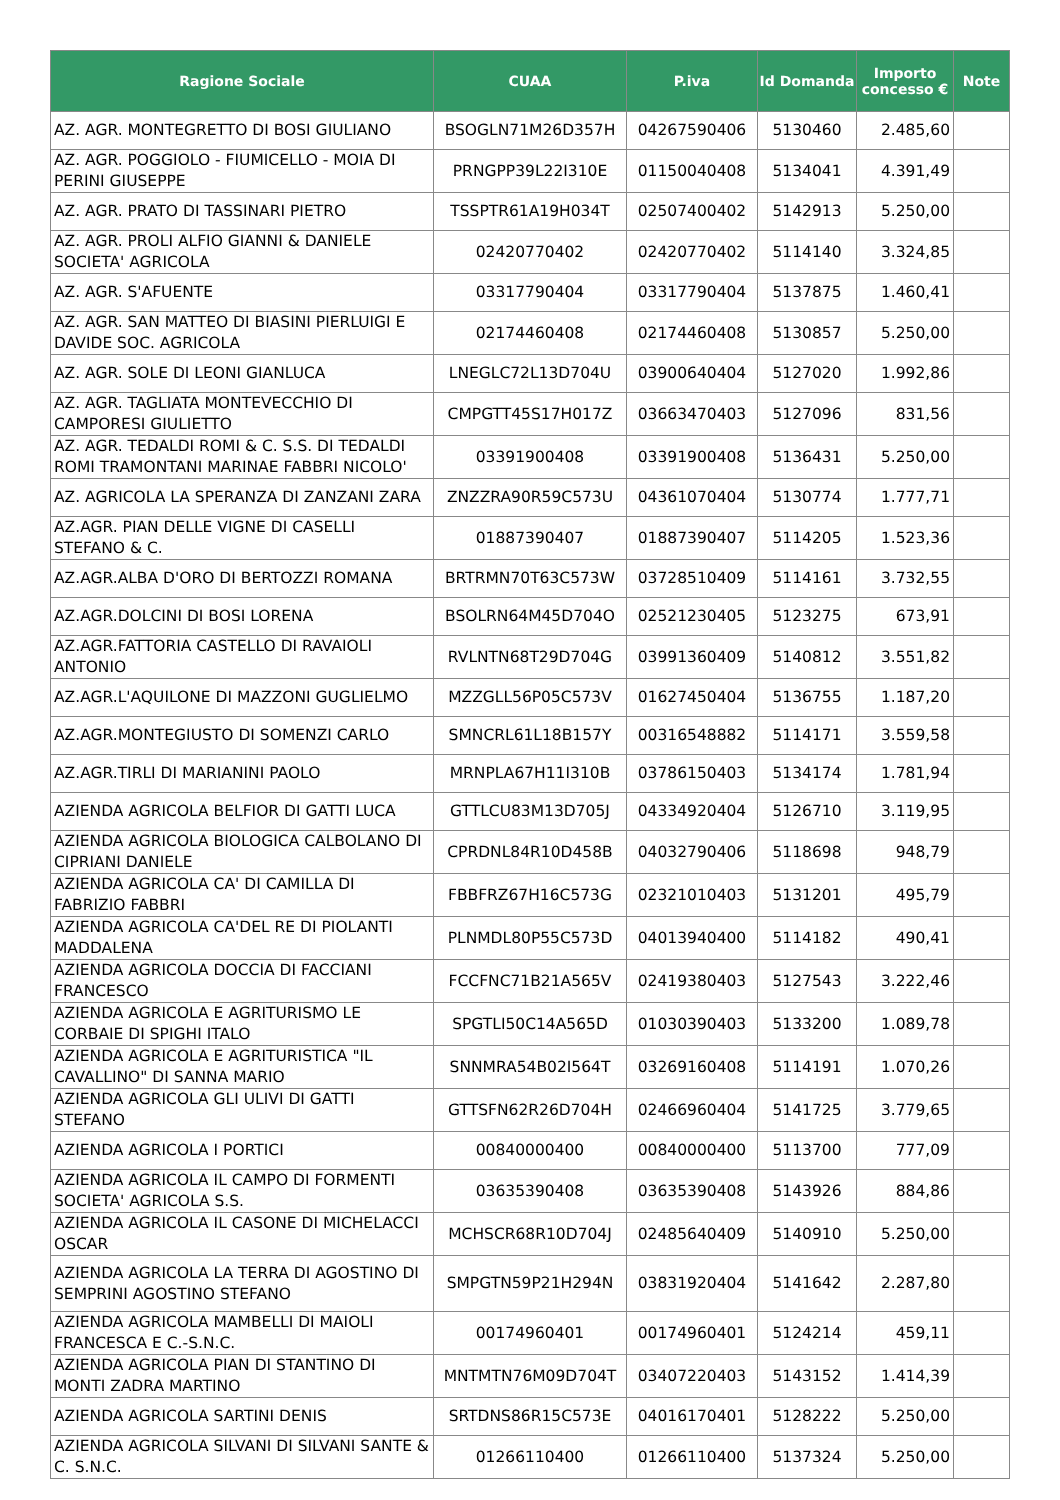| Ragione Sociale | CUAA | P.iva | Id Domanda | Importo concesso € | Note |
| --- | --- | --- | --- | --- | --- |
| AZ. AGR. MONTEGRETTO DI BOSI GIULIANO | BSOGLN71M26D357H | 04267590406 | 5130460 | 2.485,60 | |
| AZ. AGR. POGGIOLO - FIUMICELLO - MOIA DI PERINI GIUSEPPE | PRNGPP39L22I310E | 01150040408 | 5134041 | 4.391,49 | |
| AZ. AGR. PRATO DI TASSINARI PIETRO | TSSPTR61A19H034T | 02507400402 | 5142913 | 5.250,00 | |
| AZ. AGR. PROLI ALFIO GIANNI & DANIELE SOCIETA' AGRICOLA | 02420770402 | 02420770402 | 5114140 | 3.324,85 | |
| AZ. AGR. S'AFUENTE | 03317790404 | 03317790404 | 5137875 | 1.460,41 | |
| AZ. AGR. SAN MATTEO DI BIASINI PIERLUIGI E DAVIDE SOC. AGRICOLA | 02174460408 | 02174460408 | 5130857 | 5.250,00 | |
| AZ. AGR. SOLE DI LEONI GIANLUCA | LNEGLC72L13D704U | 03900640404 | 5127020 | 1.992,86 | |
| AZ. AGR. TAGLIATA MONTEVECCHIO DI CAMPORESI GIULIETTO | CMPGTT45S17H017Z | 03663470403 | 5127096 | 831,56 | |
| AZ. AGR. TEDALDI ROMI & C. S.S. DI TEDALDI ROMI TRAMONTANI MARINAE FABBRI NICOLO' | 03391900408 | 03391900408 | 5136431 | 5.250,00 | |
| AZ. AGRICOLA LA SPERANZA DI ZANZANI ZARA | ZNZZRA90R59C573U | 04361070404 | 5130774 | 1.777,71 | |
| AZ.AGR. PIAN DELLE VIGNE DI CASELLI STEFANO & C. | 01887390407 | 01887390407 | 5114205 | 1.523,36 | |
| AZ.AGR.ALBA D'ORO DI BERTOZZI ROMANA | BRTRMN70T63C573W | 03728510409 | 5114161 | 3.732,55 | |
| AZ.AGR.DOLCINI DI BOSI LORENA | BSOLRN64M45D704O | 02521230405 | 5123275 | 673,91 | |
| AZ.AGR.FATTORIA CASTELLO DI RAVAIOLI ANTONIO | RVLNTN68T29D704G | 03991360409 | 5140812 | 3.551,82 | |
| AZ.AGR.L'AQUILONE DI MAZZONI GUGLIELMO | MZZGLL56P05C573V | 01627450404 | 5136755 | 1.187,20 | |
| AZ.AGR.MONTEGIUSTO DI SOMENZI CARLO | SMNCRL61L18B157Y | 00316548882 | 5114171 | 3.559,58 | |
| AZ.AGR.TIRLI DI MARIANINI PAOLO | MRNPLA67H11I310B | 03786150403 | 5134174 | 1.781,94 | |
| AZIENDA AGRICOLA BELFIOR DI GATTI LUCA | GTTLCU83M13D705J | 04334920404 | 5126710 | 3.119,95 | |
| AZIENDA AGRICOLA BIOLOGICA CALBOLANO DI CIPRIANI DANIELE | CPRDNL84R10D458B | 04032790406 | 5118698 | 948,79 | |
| AZIENDA AGRICOLA CA' DI CAMILLA DI FABRIZIO FABBRI | FBBFRZ67H16C573G | 02321010403 | 5131201 | 495,79 | |
| AZIENDA AGRICOLA CA'DEL RE DI PIOLANTI MADDALENA | PLNMDL80P55C573D | 04013940400 | 5114182 | 490,41 | |
| AZIENDA AGRICOLA DOCCIA DI FACCIANI FRANCESCO | FCCFNC71B21A565V | 02419380403 | 5127543 | 3.222,46 | |
| AZIENDA AGRICOLA E AGRITURISMO LE CORBAIE DI SPIGHI ITALO | SPGTLI50C14A565D | 01030390403 | 5133200 | 1.089,78 | |
| AZIENDA AGRICOLA E AGRITURISTICA "IL CAVALLINO" DI SANNA MARIO | SNNMRA54B02I564T | 03269160408 | 5114191 | 1.070,26 | |
| AZIENDA AGRICOLA GLI ULIVI DI GATTI STEFANO | GTTSFN62R26D704H | 02466960404 | 5141725 | 3.779,65 | |
| AZIENDA AGRICOLA I PORTICI | 00840000400 | 00840000400 | 5113700 | 777,09 | |
| AZIENDA AGRICOLA IL CAMPO DI FORMENTI SOCIETA' AGRICOLA S.S. | 03635390408 | 03635390408 | 5143926 | 884,86 | |
| AZIENDA AGRICOLA IL CASONE DI MICHELACCI OSCAR | MCHSCR68R10D704J | 02485640409 | 5140910 | 5.250,00 | |
| AZIENDA AGRICOLA LA TERRA DI AGOSTINO DI SEMPRINI AGOSTINO STEFANO | SMPGTN59P21H294N | 03831920404 | 5141642 | 2.287,80 | |
| AZIENDA AGRICOLA MAMBELLI DI MAIOLI FRANCESCA E C.-S.N.C. | 00174960401 | 00174960401 | 5124214 | 459,11 | |
| AZIENDA AGRICOLA PIAN DI STANTINO DI MONTI ZADRA MARTINO | MNTMTN76M09D704T | 03407220403 | 5143152 | 1.414,39 | |
| AZIENDA AGRICOLA SARTINI DENIS | SRTDNS86R15C573E | 04016170401 | 5128222 | 5.250,00 | |
| AZIENDA AGRICOLA SILVANI DI SILVANI SANTE & C. S.N.C. | 01266110400 | 01266110400 | 5137324 | 5.250,00 | |